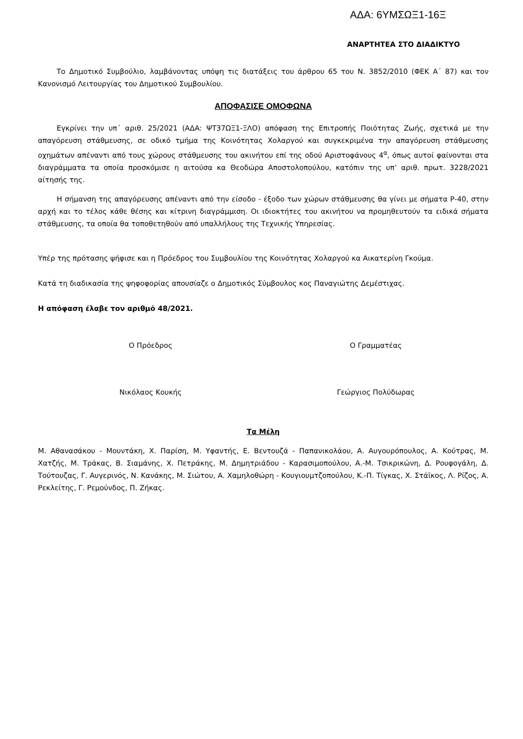ΑΔΑ: 6ΥΜΣΩΞ1-16Ξ
ΑΝΑΡΤΗΤΕΑ ΣΤΟ ΔΙΑΔΙΚΤΥΟ
Το Δημοτικό Συμβούλιο, λαμβάνοντας υπόψη τις διατάξεις του άρθρου 65 του Ν. 3852/2010 (ΦΕΚ Α΄ 87) και τον Κανονισμό Λειτουργίας του Δημοτικού Συμβουλίου.
ΑΠΟΦΑΣΙΣΕ ΟΜΟΦΩΝΑ
Εγκρίνει την υπ΄ αριθ. 25/2021 (ΑΔΑ: ΨΤ37ΩΞ1-ΞΛΟ) απόφαση της Επιτροπής Ποιότητας Ζωής, σχετικά με την απαγόρευση στάθμευσης, σε οδικό τμήμα της Κοινότητας Χολαργού και συγκεκριμένα την απαγόρευση στάθμευσης οχημάτων απέναντι από τους χώρους στάθμευσης του ακινήτου επί της οδού Αριστοφάνους 4<sup>α</sup>, όπως αυτοί φαίνονται στα διαγράμματα τα οποία προσκόμισε η αιτούσα κα Θεοδώρα Αποστολοπούλου, κατόπιν της υπ’ αριθ. πρωτ. 3228/2021 αίτησής της.
Η σήμανση της απαγόρευσης απέναντι από την είσοδο - έξοδο των χώρων στάθμευσης θα γίνει με σήματα Ρ-40, στην αρχή και το τέλος κάθε θέσης και κίτρινη διαγράμμιση. Οι ιδιοκτήτες του ακινήτου να προμηθευτούν τα ειδικά σήματα στάθμευσης, τα οποία θα τοποθετηθούν από υπαλλήλους της Τεχνικής Υπηρεσίας.
Υπέρ της πρότασης ψήφισε και η Πρόεδρος του Συμβουλίου της Κοινότητας Χολαργού κα Αικατερίνη Γκούμα.
Κατά τη διαδικασία της ψηφοφορίας απουσίαζε ο Δημοτικός Σύμβουλος κος Παναγιώτης Δεμέστιχας.
Η απόφαση έλαβε τον αριθμό 48/2021.
Ο Πρόεδρος Ο Γραμματέας
Νικόλαος Κουκής Γεώργιος Πολύδωρας
Τα Μέλη
Μ. Αθανασάκου - Μουντάκη, Χ. Παρίση, Μ. Υφαντής, Ε. Βεντουζά - Παπανικολάου, Α. Αυγουρόπουλος, Α. Κούτρας, Μ. Χατζής, Μ. Τράκας, Β. Σιαμάνης, Χ. Πετράκης, Μ. Δημητριάδου - Καρασιμοπούλου, Α.-Μ. Τσικρικώνη, Δ. Ρουφογάλη, Δ. Τούτουζας, Γ. Αυγερινός, Ν. Κανάκης, Μ. Σιώτου, Α. Χαμηλοθώρη - Κουγιουμτζοπούλου, Κ.-Π. Τίγκας, Χ. Στάϊκος, Λ. Ρίζος, Α. Ρεκλείτης, Γ. Ρεμούνδος, Π. Ζήκας.